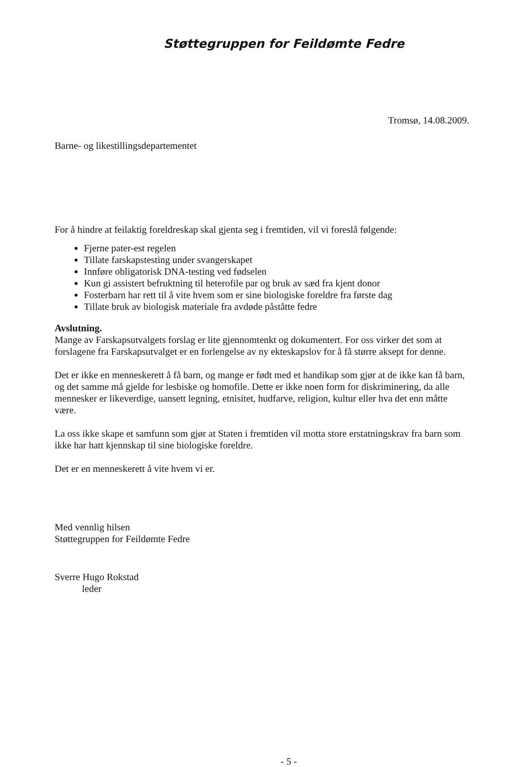Støttegruppen for Feildømte Fedre
Tromsø, 14.08.2009.
Barne- og likestillingsdepartementet
For å hindre at feilaktig foreldreskap skal gjenta seg i fremtiden, vil vi foreslå følgende:
Fjerne pater-est regelen
Tillate farskapstesting under svangerskapet
Innføre obligatorisk DNA-testing ved fødselen
Kun gi assistert befruktning til heterofile par og bruk av sæd fra kjent donor
Fosterbarn har rett til å vite hvem som er sine biologiske foreldre fra første dag
Tillate bruk av biologisk materiale fra avdøde påståtte fedre
Avslutning.
Mange av Farskapsutvalgets forslag er lite gjennomtenkt og dokumentert. For oss virker det som at forslagene fra Farskapsutvalget er en forlengelse av ny ekteskapslov for å få større aksept for denne.
Det er ikke en menneskerett å få barn, og mange er født med et handikap som gjør at de ikke kan få barn, og det samme må gjelde for lesbiske og homofile. Dette er ikke noen form for diskriminering, da alle mennesker er likeverdige, uansett legning, etnisitet, hudfarve, religion, kultur eller hva det enn måtte være.
La oss ikke skape et samfunn som gjør at Staten i fremtiden vil motta store erstatningskrav fra barn som ikke har hatt kjennskap til sine biologiske foreldre.
Det er en menneskerett å vite hvem vi er.
Med vennlig hilsen
Støttegruppen for Feildømte Fedre
Sverre Hugo Rokstad
leder
- 5 -